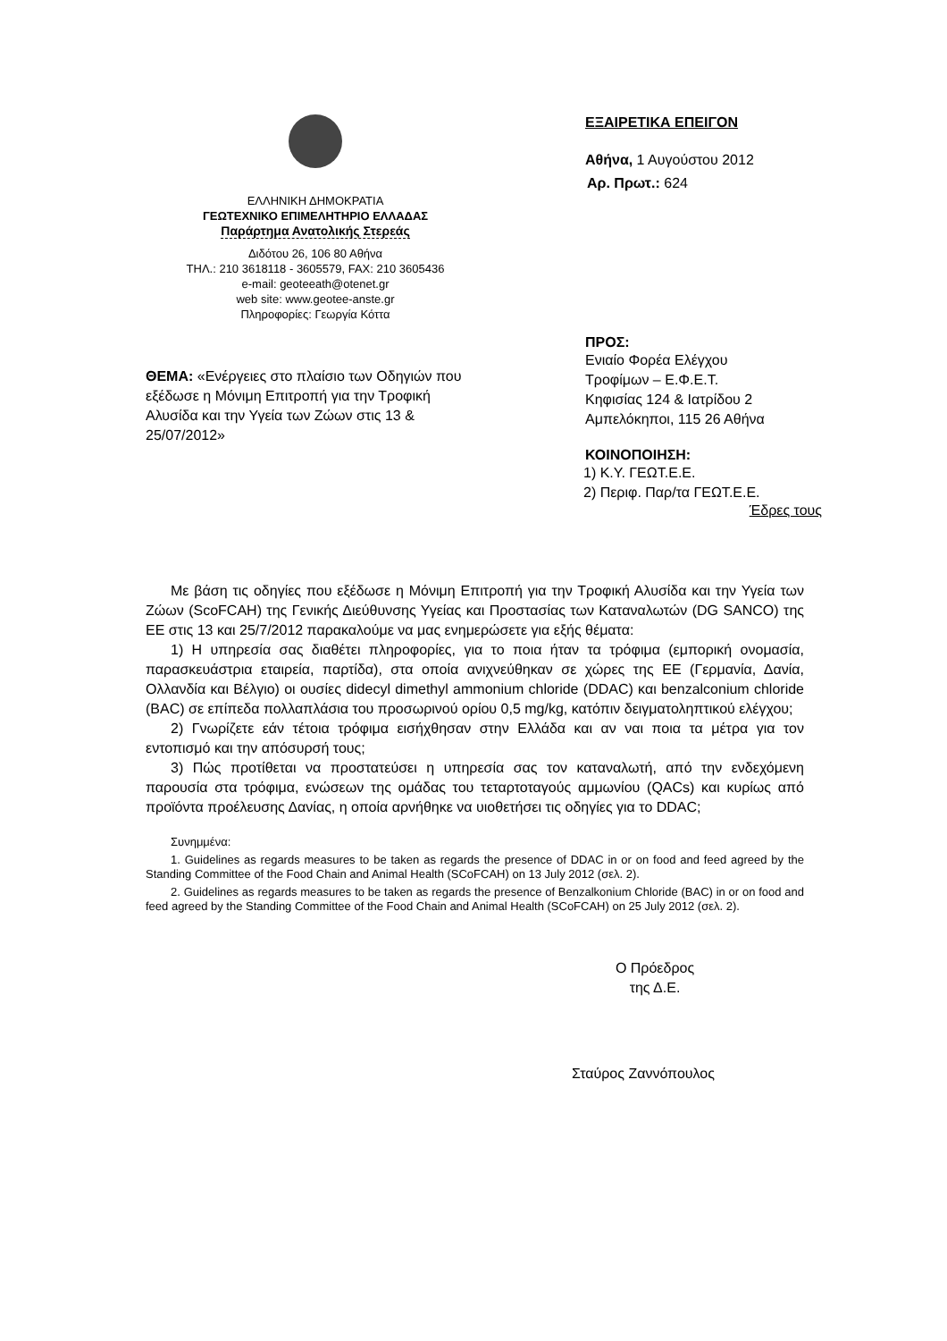ΕΛΛΗΝΙΚΗ ΔΗΜΟΚΡΑΤΙΑ
ΓΕΩΤΕΧΝΙΚΟ ΕΠΙΜΕΛΗΤΗΡΙΟ ΕΛΛΑΔΑΣ
Παράρτημα Ανατολικής Στερεάς
Διδότου 26, 106 80 Αθήνα
ΤΗΛ.: 210 3618118 - 3605579, FAX: 210 3605436
e-mail: geoteeath@otenet.gr
web site: www.geotee-anste.gr
Πληροφορίες: Γεωργία Κόττα
ΘΕΜΑ: «Ενέργειες στο πλαίσιο των Οδηγιών που εξέδωσε η Μόνιμη Επιτροπή για την Τροφική Αλυσίδα και την Υγεία των Ζώων στις 13 & 25/07/2012»
ΕΞΑΙΡΕΤΙΚΑ ΕΠΕΙΓΟΝ
Αθήνα, 1 Αυγούστου 2012
Αρ. Πρωτ.: 624
ΠΡΟΣ:
Ενιαίο Φορέα Ελέγχου
Τροφίμων – Ε.Φ.Ε.Τ.
Κηφισίας 124 & Ιατρίδου 2
Αμπελόκηποι, 115 26 Αθήνα
ΚΟΙΝΟΠΟΙΗΣΗ:
1) Κ.Υ. ΓΕΩΤ.Ε.Ε.
2) Περιφ. Παρ/τα ΓΕΩΤ.Ε.Ε.
Έδρες τους
Με βάση τις οδηγίες που εξέδωσε η Μόνιμη Επιτροπή για την Τροφική Αλυσίδα και την Υγεία των Ζώων (ScoFCAH) της Γενικής Διεύθυνσης Υγείας και Προστασίας των Καταναλωτών (DG SANCO) της ΕΕ στις 13 και 25/7/2012 παρακαλούμε να μας ενημερώσετε για εξής θέματα:
1) Η υπηρεσία σας διαθέτει πληροφορίες, για το ποια ήταν τα τρόφιμα (εμπορική ονομασία, παρασκευάστρια εταιρεία, παρτίδα), στα οποία ανιχνεύθηκαν σε χώρες της ΕΕ (Γερμανία, Δανία, Ολλανδία και Βέλγιο) οι ουσίες didecyl dimethyl ammonium chloride (DDAC) και benzalconium chloride (BAC) σε επίπεδα πολλαπλάσια του προσωρινού ορίου 0,5 mg/kg, κατόπιν δειγματοληπτικού ελέγχου;
2) Γνωρίζετε εάν τέτοια τρόφιμα εισήχθησαν στην Ελλάδα και αν ναι ποια τα μέτρα για τον εντοπισμό και την απόσυρσή τους;
3) Πώς προτίθεται να προστατεύσει η υπηρεσία σας τον καταναλωτή, από την ενδεχόμενη παρουσία στα τρόφιμα, ενώσεων της ομάδας του τεταρτοταγούς αμμωνίου (QACs) και κυρίως από προϊόντα προέλευσης Δανίας, η οποία αρνήθηκε να υιοθετήσει τις οδηγίες για το DDAC;
Συνημμένα:
1. Guidelines as regards measures to be taken as regards the presence of DDAC in or on food and feed agreed by the Standing Committee of the Food Chain and Animal Health (SCoFCAH) on 13 July 2012 (σελ. 2).
2. Guidelines as regards measures to be taken as regards the presence of Benzalkonium Chloride (BAC) in or on food and feed agreed by the Standing Committee of the Food Chain and Animal Health (SCoFCAH) on 25 July 2012 (σελ. 2).
Ο Πρόεδρος
της Δ.Ε.
Σταύρος Ζαννόπουλος